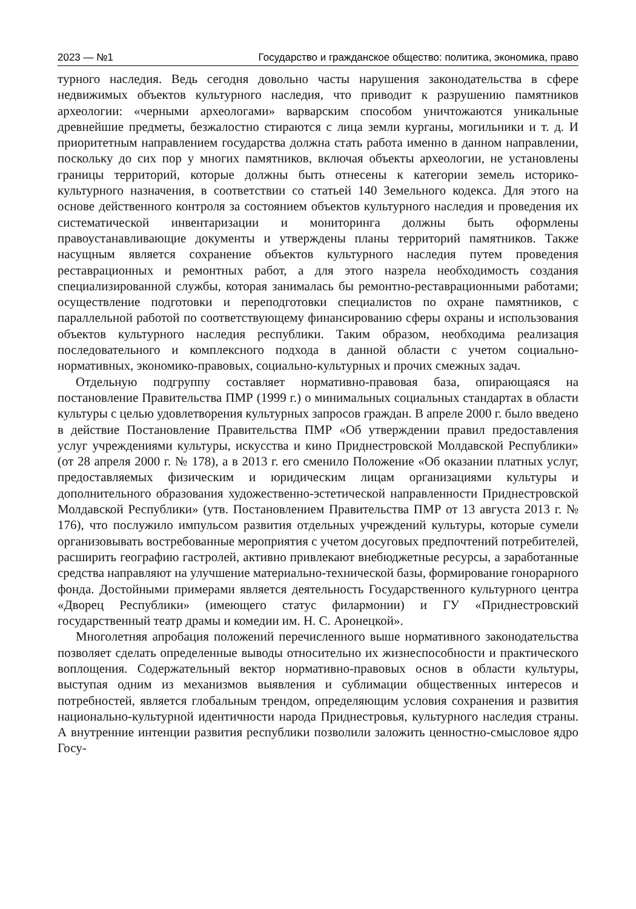2023 — №1 Государство и гражданское общество: политика, экономика, право
турного наследия. Ведь сегодня довольно часты нарушения законодательства в сфере недвижимых объектов культурного наследия, что приводит к разрушению памятников археологии: «черными археологами» варварским способом уничтожаются уникальные древнейшие предметы, безжалостно стираются с лица земли курганы, могильники и т. д. И приоритетным направлением государства должна стать работа именно в данном направлении, поскольку до сих пор у многих памятников, включая объекты археологии, не установлены границы территорий, которые должны быть отнесены к категории земель историко-культурного назначения, в соответствии со статьей 140 Земельного кодекса. Для этого на основе действенного контроля за состоянием объектов культурного наследия и проведения их систематической инвентаризации и мониторинга должны быть оформлены правоустанавливающие документы и утверждены планы территорий памятников. Также насущным является сохранение объектов культурного наследия путем проведения реставрационных и ремонтных работ, а для этого назрела необходимость создания специализированной службы, которая занималась бы ремонтно-реставрационными работами; осуществление подготовки и переподготовки специалистов по охране памятников, с параллельной работой по соответствующему финансированию сферы охраны и использования объектов культурного наследия республики. Таким образом, необходима реализация последовательного и комплексного подхода в данной области с учетом социально-нормативных, экономико-правовых, социально-культурных и прочих смежных задач.
Отдельную подгруппу составляет нормативно-правовая база, опирающаяся на постановление Правительства ПМР (1999 г.) о минимальных социальных стандартах в области культуры с целью удовлетворения культурных запросов граждан. В апреле 2000 г. было введено в действие Постановление Правительства ПМР «Об утверждении правил предоставления услуг учреждениями культуры, искусства и кино Приднестровской Молдавской Республики» (от 28 апреля 2000 г. № 178), а в 2013 г. его сменило Положение «Об оказании платных услуг, предоставляемых физическим и юридическим лицам организациями культуры и дополнительного образования художественно-эстетической направленности Приднестровской Молдавской Республики» (утв. Постановлением Правительства ПМР от 13 августа 2013 г. № 176), что послужило импульсом развития отдельных учреждений культуры, которые сумели организовывать востребованные мероприятия с учетом досуговых предпочтений потребителей, расширить географию гастролей, активно привлекают внебюджетные ресурсы, а заработанные средства направляют на улучшение материально-технической базы, формирование гонорарного фонда. Достойными примерами является деятельность Государственного культурного центра «Дворец Республики» (имеющего статус филармонии) и ГУ «Приднестровский государственный театр драмы и комедии им. Н. С. Аронецкой».
Многолетняя апробация положений перечисленного выше нормативного законодательства позволяет сделать определенные выводы относительно их жизнеспособности и практического воплощения. Содержательный вектор нормативно-правовых основ в области культуры, выступая одним из механизмов выявления и сублимации общественных интересов и потребностей, является глобальным трендом, определяющим условия сохранения и развития национально-культурной идентичности народа Приднестровья, культурного наследия страны. А внутренние интенции развития республики позволили заложить ценностно-смысловое ядро Госу-